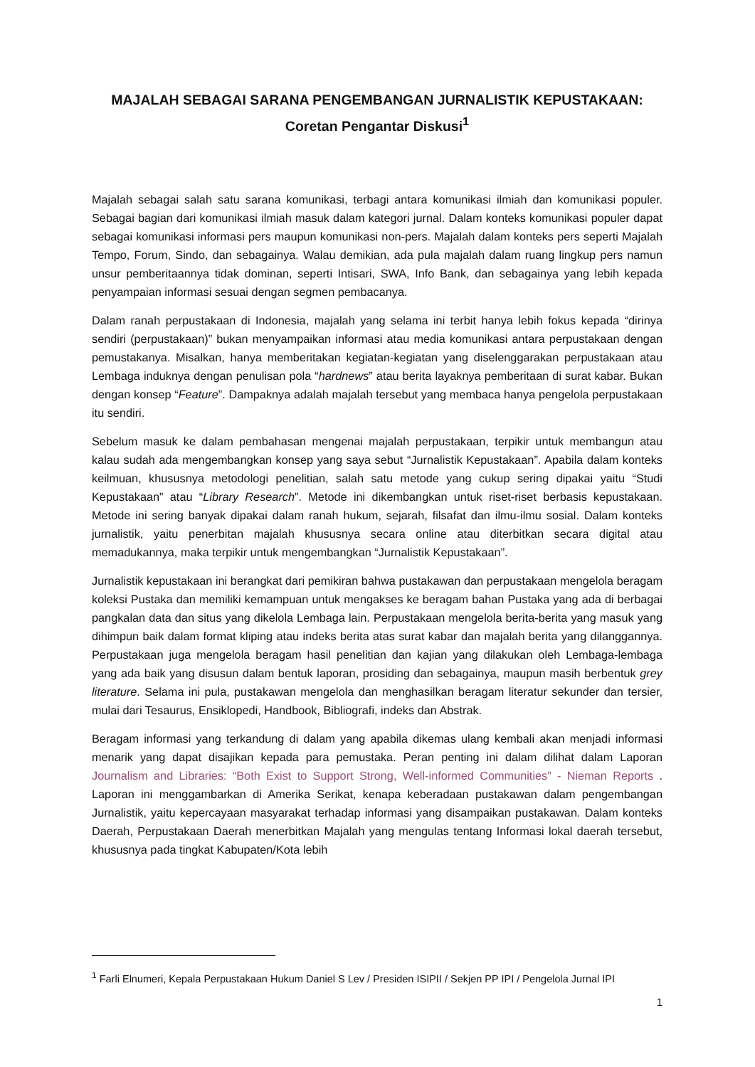MAJALAH SEBAGAI SARANA PENGEMBANGAN JURNALISTIK KEPUSTAKAAN:
Coretan Pengantar Diskusi<sup>1</sup>
Majalah sebagai salah satu sarana komunikasi, terbagi antara komunikasi ilmiah dan komunikasi populer. Sebagai bagian dari komunikasi ilmiah masuk dalam kategori jurnal. Dalam konteks komunikasi populer dapat sebagai komunikasi informasi pers maupun komunikasi non-pers. Majalah dalam konteks pers seperti Majalah Tempo, Forum, Sindo, dan sebagainya. Walau demikian, ada pula majalah dalam ruang lingkup pers namun unsur pemberitaannya tidak dominan, seperti Intisari, SWA, Info Bank, dan sebagainya yang lebih kepada penyampaian informasi sesuai dengan segmen pembacanya.
Dalam ranah perpustakaan di Indonesia, majalah yang selama ini terbit hanya lebih fokus kepada “dirinya sendiri (perpustakaan)” bukan menyampaikan informasi atau media komunikasi antara perpustakaan dengan pemustakanya. Misalkan, hanya memberitakan kegiatan-kegiatan yang diselenggarakan perpustakaan atau Lembaga induknya dengan penulisan pola “hardnews” atau berita layaknya pemberitaan di surat kabar. Bukan dengan konsep “Feature”. Dampaknya adalah majalah tersebut yang membaca hanya pengelola perpustakaan itu sendiri.
Sebelum masuk ke dalam pembahasan mengenai majalah perpustakaan, terpikir untuk membangun atau kalau sudah ada mengembangkan konsep yang saya sebut “Jurnalistik Kepustakaan”. Apabila dalam konteks keilmuan, khususnya metodologi penelitian, salah satu metode yang cukup sering dipakai yaitu “Studi Kepustakaan” atau “Library Research”. Metode ini dikembangkan untuk riset-riset berbasis kepustakaan. Metode ini sering banyak dipakai dalam ranah hukum, sejarah, filsafat dan ilmu-ilmu sosial. Dalam konteks jurnalistik, yaitu penerbitan majalah khususnya secara online atau diterbitkan secara digital atau memadukannya, maka terpikir untuk mengembangkan “Jurnalistik Kepustakaan”.
Jurnalistik kepustakaan ini berangkat dari pemikiran bahwa pustakawan dan perpustakaan mengelola beragam koleksi Pustaka dan memiliki kemampuan untuk mengakses ke beragam bahan Pustaka yang ada di berbagai pangkalan data dan situs yang dikelola Lembaga lain. Perpustakaan mengelola berita-berita yang masuk yang dihimpun baik dalam format kliping atau indeks berita atas surat kabar dan majalah berita yang dilanggannya. Perpustakaan juga mengelola beragam hasil penelitian dan kajian yang dilakukan oleh Lembaga-lembaga yang ada baik yang disusun dalam bentuk laporan, prosiding dan sebagainya, maupun masih berbentuk grey literature. Selama ini pula, pustakawan mengelola dan menghasilkan beragam literatur sekunder dan tersier, mulai dari Tesaurus, Ensiklopedi, Handbook, Bibliografi, indeks dan Abstrak.
Beragam informasi yang terkandung di dalam yang apabila dikemas ulang kembali akan menjadi informasi menarik yang dapat disajikan kepada para pemustaka. Peran penting ini dalam dilihat dalam Laporan Journalism and Libraries: “Both Exist to Support Strong, Well-informed Communities” - Nieman Reports . Laporan ini menggambarkan di Amerika Serikat, kenapa keberadaan pustakawan dalam pengembangan Jurnalistik, yaitu kepercayaan masyarakat terhadap informasi yang disampaikan pustakawan. Dalam konteks Daerah, Perpustakaan Daerah menerbitkan Majalah yang mengulas tentang Informasi lokal daerah tersebut, khususnya pada tingkat Kabupaten/Kota lebih
<sup>1</sup> Farli Elnumeri, Kepala Perpustakaan Hukum Daniel S Lev / Presiden ISIPII / Sekjen PP IPI / Pengelola Jurnal IPI
1